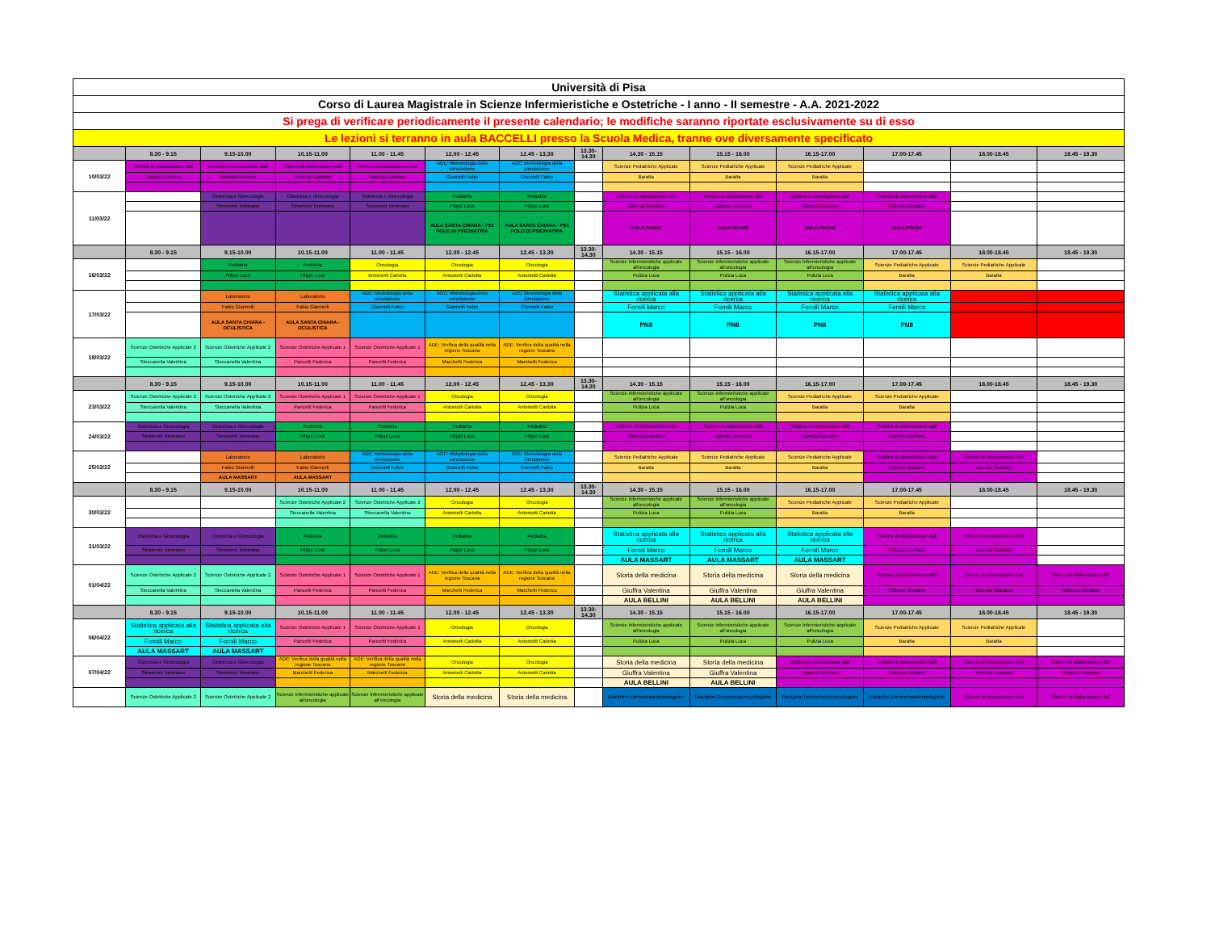| Università di Pisa | | | | | | | | | | | | | |
| Corso di Laurea Magistrale in Scienze Infermieristiche e Ostetriche - I anno - II semestre - A.A. 2021-2022 | | | | | | | | | | | | | |
| Si prega di verificare periodicamente il presente calendario; le modifiche saranno riportate esclusivamente su di esso | | | | | | | | | | | | | |
| Le lezioni si terranno in aula BACCELLI presso la Scuola Medica, tranne ove diversamente specificato | | | | | | | | | | | | | |
| | 8.30 - 9.15 | 9.15-10.00 | 10.15-11.00 | 11.00 - 11.45 | 12.00 - 12.45 | 12.45 - 13.30 | 13.30- 14.30 | 14.30 - 15.15 | 15.15 - 16.00 | 16.15-17.00 | 17.00-17.45 | 18.00-18.45 | 18.45 - 19.30 |
| 10/03/22 | Sistemi di elaborazione dati | Sistemi di elaborazione dati | Sistemi di elaborazione dati | Sistemi di elaborazione dati | ADE: Metodologia della simulazione | ADE: Metodologia della simulazione | | Scienze Pediatriche Applicate | Scienze Pediatriche Applicate | Scienze Pediatriche Applicate | | | |
| | Valenza Gaetano | Valenza Gaetano | Valenza Gaetano | Valenza Gaetano | Giannelli Fabio | Giannelli Fabio | | Baratta | Baratta | Baratta | | | |
| 11/03/22 | | Ostetricia e Ginecologia | Ostetricia e Ginecologia | Ostetricia e Ginecologia | Pediatria | Pediatria | | Sistemi di elaborazione dati | Sistemi di elaborazione dati | Sistemi di elaborazione dati | Sistemi di elaborazione dati | | |
| | | Simoncini Tommaso | Simoncini Tommaso | Simoncini Tommaso | Filippi Luca | Filippi Luca | | Valenza Gaetano | Valenza Gaetano | Valenza Gaetano | Valenza Gaetano | | |
| | | | | | AULA SANTA CHIARA - PS1 POLO DI PSICHIATRIA | AULA SANTA CHIARA - PS1 POLO DI PSICHIATRIA | | AULA PACINI | AULA PACINI | AULA PACINI | AULA PACINI | | |
| | 8.30 - 9.15 | 9.15-10.00 | 10.15-11.00 | 11.00 - 11.45 | 12.00 - 12.45 | 12.45 - 13.30 | 13.30- 14.30 | 14.30 - 15.15 | 15.15 - 16.00 | 16.15-17.00 | 17.00-17.45 | 18.00-18.45 | 18.45 - 19.30 |
| 16/03/22 | | Pediatria | Pediatria | Oncologia | Oncologia | Oncologia | | Scienze Infermieristiche applicate all'oncologia | Scienze Infermieristiche applicate all'oncologia | Scienze Infermieristiche applicate all'oncologia | Scienze Pediatriche Applicate | Scienze Pediatriche Applicate | |
| | | Filippi Luca | Filippi Luca | Antoniotti Carlotta | Antoniotti Carlotta | Antoniotti Carlotta | | Pulizia Luca | Pulizia Luca | Pulizia Luca | Baratta | Baratta | |
| 17/03/22 | | Laboratorio | Laboratorio | ADE: Metodologia della simulazione | ADE: Metodologia della simulazione | ADE: Metodologia della simulazione | | Statistica applicata alla ricerca | Statistica applicata alla ricerca | Statistica applicata alla ricerca | Statistica applicata alla ricerca | | |
| | | Fabio Giannelli | Fabio Giannelli | Giannelli Fabio | Giannelli Fabio | Giannelli Fabio | | Fornili Marco | Fornili Marco | Fornili Marco | Fornili Marco | | |
| | | AULA SANTA CHIARA - OCULISTICA | AULA SANTA CHIARA - OCULISTICA | | | | | PN8 | PN8 | PN8 | PN8 | | |
| 18/03/22 | Scienze Ostetriche Applicate 2 | Scienze Ostetriche Applicate 2 | Scienze Ostetriche Applicate 1 | Scienze Ostetriche Applicate 1 | ADE: Verifica della qualità nella regione Toscana | ADE: Verifica della qualità nella regione Toscana | | | | | | | |
| | Steccanella Valentina | Steccanella Valentina | Pancetti Federica | Pancetti Federica | Marchetti Federica | Marchetti Federica | | | | | | | |
| | 8.30 - 9.15 | 9.15-10.00 | 10.15-11.00 | 11.00 - 11.45 | 12.00 - 12.45 | 12.45 - 13.30 | 13.30- 14.30 | 14.30 - 15.15 | 15.15 - 16.00 | 16.15-17.00 | 17.00-17.45 | 18.00-18.45 | 18.45 - 19.30 |
| 23/03/22 | Scienze Ostetriche Applicate 2 | Scienze Ostetriche Applicate 2 | Scienze Ostetriche Applicate 1 | Scienze Ostetriche Applicate 1 | Oncologia | Oncologia | | Scienze Infermieristiche applicate all'oncologia | Scienze Infermieristiche applicate all'oncologia | Scienze Pediatriche Applicate | Scienze Pediatriche Applicate | | |
| | Steccanella Valentina | Steccanella Valentina | Pancetti Federica | Pancetti Federica | Antoniotti Carlotta | Antoniotti Carlotta | | Pulizia Luca | Pulizia Luca | Baratta | Baratta | | |
| 24/03/22 | Ostetricia e Ginecologia | Ostetricia e Ginecologia | Pediatria | Pediatria | Pediatria | Pediatria | | Sistemi di elaborazione dati | Sistemi di elaborazione dati | Sistemi di elaborazione dati | Sistemi di elaborazione dati | | |
| | Simoncini Tommaso | Simoncini Tommaso | Filippi Luca | Filippi Luca | Filippi Luca | Filippi Luca | | Valenza Gaetano | Valenza Gaetano | Valenza Gaetano | Valenza Gaetano | | |
| 25/03/22 | | Laboratorio | Laboratorio | ADE: Metodologia della simulazione | ADE: Metodologia della simulazione | ADE: Metodologia della simulazione | | Scienze Pediatriche Applicate | Scienze Pediatriche Applicate | Scienze Pediatriche Applicate | Sistemi di elaborazione dati | Sistemi di elaborazione dati | |
| | | Fabio Giannelli | Fabio Giannelli | Giannelli Fabio | Giannelli Fabio | Giannelli Fabio | | Baratta | Baratta | Baratta | Valenza Gaetano | Valenza Gaetano | |
| | | AULA MASSART | AULA MASSART | | | | | | | | | | |
| | 8.30 - 9.15 | 9.15-10.00 | 10.15-11.00 | 11.00 - 11.45 | 12.00 - 12.45 | 12.45 - 13.30 | 13.30- 14.30 | 14.30 - 15.15 | 15.15 - 16.00 | 16.15-17.00 | 17.00-17.45 | 18.00-18.45 | 18.45 - 19.30 |
| 30/03/22 | | | Scienze Ostetriche Applicate 2 | Scienze Ostetriche Applicate 2 | Oncologia | Oncologia | | Scienze Infermieristiche applicate all'oncologia | Scienze Infermieristiche applicate all'oncologia | Scienze Pediatriche Applicate | Scienze Pediatriche Applicate | | |
| | | | Steccanella Valentina | Steccanella Valentina | Antoniotti Carlotta | Antoniotti Carlotta | | Pulizia Luca | Pulizia Luca | Baratta | Baratta | | |
| 31/03/22 | Ostetricia e Ginecologia | Ostetricia e Ginecologia | Pediatria | Pediatria | Pediatria | Pediatria | | Statistica applicata alla ricerca | Statistica applicata alla ricerca | Statistica applicata alla ricerca | Sistemi di elaborazione dati | Sistemi di elaborazione dati | |
| | Simoncini Tommaso | Simoncini Tommaso | Filippi Luca | Filippi Luca | Filippi Luca | Filippi Luca | | Fornili Marco | Fornili Marco | Fornili Marco | Valenza Gaetano | Valenza Gaetano | |
| | | | | | | | | AULA MASSART | AULA MASSART | AULA MASSART | | | |
| 01/04/22 | Scienze Ostetriche Applicate 2 | Scienze Ostetriche Applicate 2 | Scienze Ostetriche Applicate 1 | Scienze Ostetriche Applicate 1 | ADE: Verifica della qualità nella regione Toscana | ADE: Verifica della qualità nella regione Toscana | | Storia della medicina | Storia della medicina | Storia della medicina | Sistemi di elaborazione dati | Sistemi di elaborazione dati | Sistemi di elaborazione dati |
| | Steccanella Valentina | Steccanella Valentina | Pancetti Federica | Pancetti Federica | Marchetti Federica | Marchetti Federica | | Giuffra Valentina | Giuffra Valentina | Giuffra Valentina | Valenza Gaetano | Valenza Gaetano | Valenza Gaetano |
| | | | | | | | | AULA BELLINI | AULA BELLINI | AULA BELLINI | | | |
| | 8.30 - 9.15 | 9.15-10.00 | 10.15-11.00 | 11.00 - 11.45 | 12.00 - 12.45 | 12.45 - 13.30 | 13.30- 14.30 | 14.30 - 15.15 | 15.15 - 16.00 | 16.15-17.00 | 17.00-17.45 | 18.00-18.45 | 18.45 - 19.30 |
| 06/04/22 | Statistica applicata alla ricerca | Statistica applicata alla ricerca | Scienze Ostetriche Applicate 1 | Scienze Ostetriche Applicate 1 | Oncologia | Oncologia | | Scienze Infermieristiche applicate all'oncologia | Scienze Infermieristiche applicate all'oncologia | Scienze Infermieristiche applicate all'oncologia | Scienze Pediatriche Applicate | Scienze Pediatriche Applicate | |
| | Fornili Marco | Fornili Marco | Pancetti Federica | Pancetti Federica | Antoniotti Carlotta | Antoniotti Carlotta | | Pulizia Luca | Pulizia Luca | Pulizia Luca | Baratta | Baratta | |
| | AULA MASSART | AULA MASSART | | | | | | | | | | | |
| 07/04/22 | Ostetricia e Ginecologia | Ostetricia e Ginecologia | ADE: Verifica della qualità nella regione Toscana | ADE: Verifica della qualità nella regione Toscana | Oncologia | Oncologia | | Storia della medicina | Storia della medicina | Sistemi di elaborazione dati | Sistemi di elaborazione dati | Sistemi di elaborazione dati | Sistemi di elaborazione dati |
| | Simoncini Tommaso | Simoncini Tommaso | Marchetti Federica | Marchetti Federica | Antoniotti Carlotta | Antoniotti Carlotta | | Giuffra Valentina | Giuffra Valentina | Valenza Gaetano | Valenza Gaetano | Valenza Gaetano | Valenza Gaetano |
| | | | | | | | | AULA BELLINI | AULA BELLINI | | | | |
| | Scienze Ostetriche Applicate 2 | Scienze Ostetriche Applicate 2 | Scienze Infermieristiche applicate all'oncologia | Scienze Infermieristiche applicate all'oncologia | Storia della medicina | Storia della medicina | | Discipline Demoetnoantropologiche | Discipline Demoetnoantropologiche | Discipline Demoetnoantropologiche | Discipline Demoetnoantropologiche | Sistemi di elaborazione dati | Sistemi di elaborazione dati |